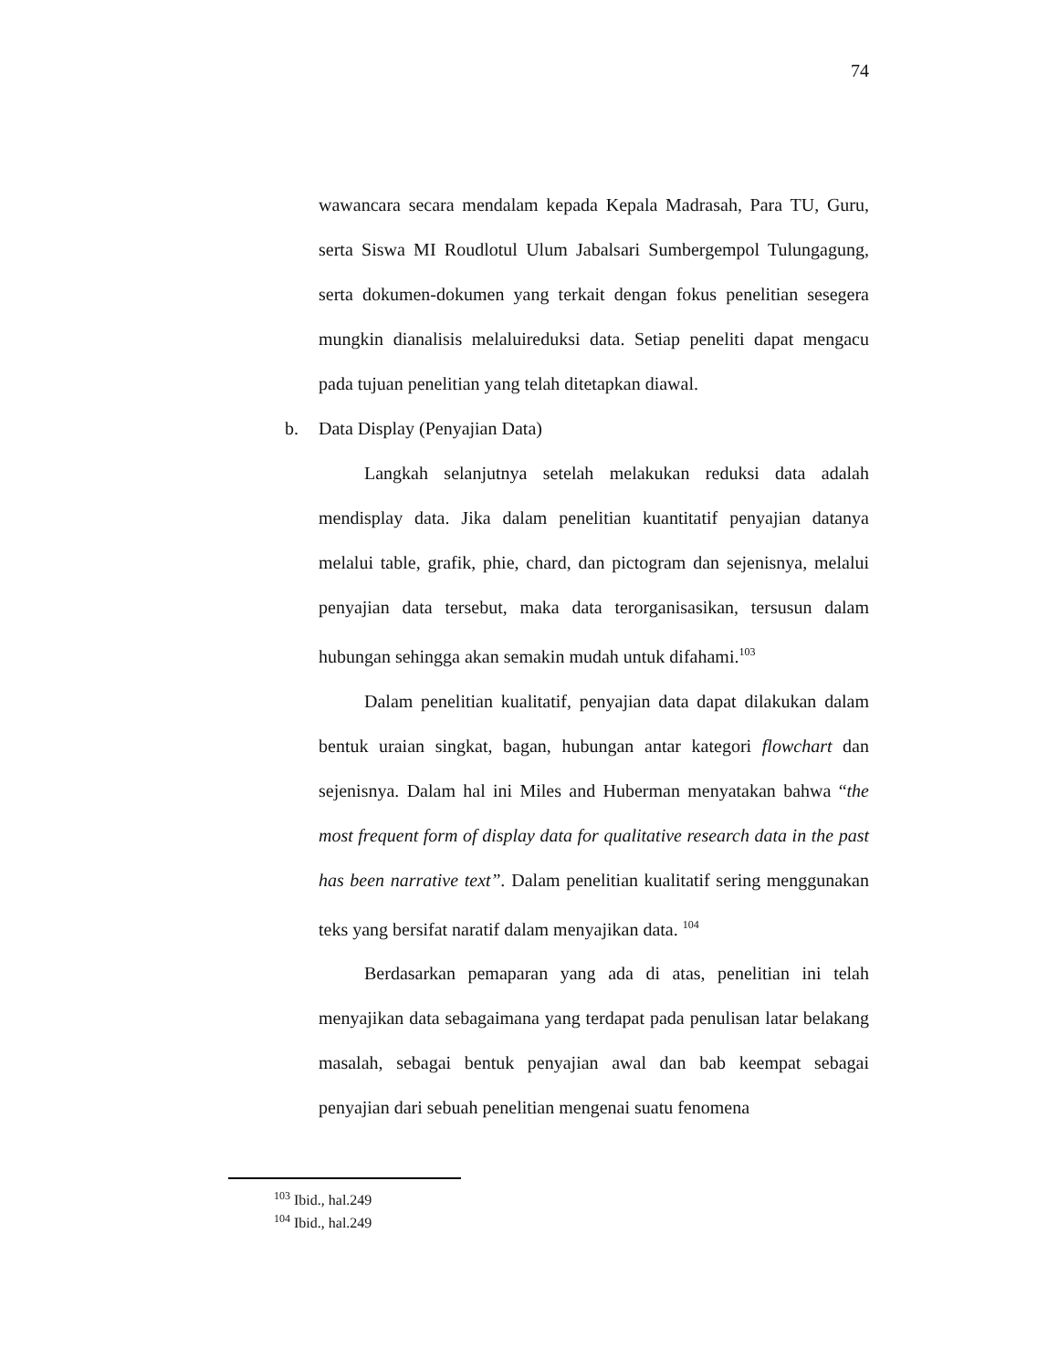74
wawancara secara mendalam kepada Kepala Madrasah, Para TU, Guru, serta Siswa MI Roudlotul Ulum Jabalsari Sumbergempol Tulungagung, serta dokumen-dokumen yang terkait dengan fokus penelitian sesegera mungkin dianalisis melaluireduksi data. Setiap peneliti dapat mengacu pada tujuan penelitian yang telah ditetapkan diawal.
b. Data Display (Penyajian Data)
Langkah selanjutnya setelah melakukan reduksi data adalah mendisplay data. Jika dalam penelitian kuantitatif penyajian datanya melalui table, grafik, phie, chard, dan pictogram dan sejenisnya, melalui penyajian data tersebut, maka data terorganisasikan, tersusun dalam hubungan sehingga akan semakin mudah untuk difahami.<sup>103</sup>
Dalam penelitian kualitatif, penyajian data dapat dilakukan dalam bentuk uraian singkat, bagan, hubungan antar kategori flowchart dan sejenisnya. Dalam hal ini Miles and Huberman menyatakan bahwa “the most frequent form of display data for qualitative research data in the past has been narrative text”. Dalam penelitian kualitatif sering menggunakan teks yang bersifat naratif dalam menyajikan data. <sup>104</sup>
Berdasarkan pemaparan yang ada di atas, penelitian ini telah menyajikan data sebagaimana yang terdapat pada penulisan latar belakang masalah, sebagai bentuk penyajian awal dan bab keempat sebagai penyajian dari sebuah penelitian mengenai suatu fenomena
<sup>103</sup> Ibid., hal.249
<sup>104</sup> Ibid., hal.249